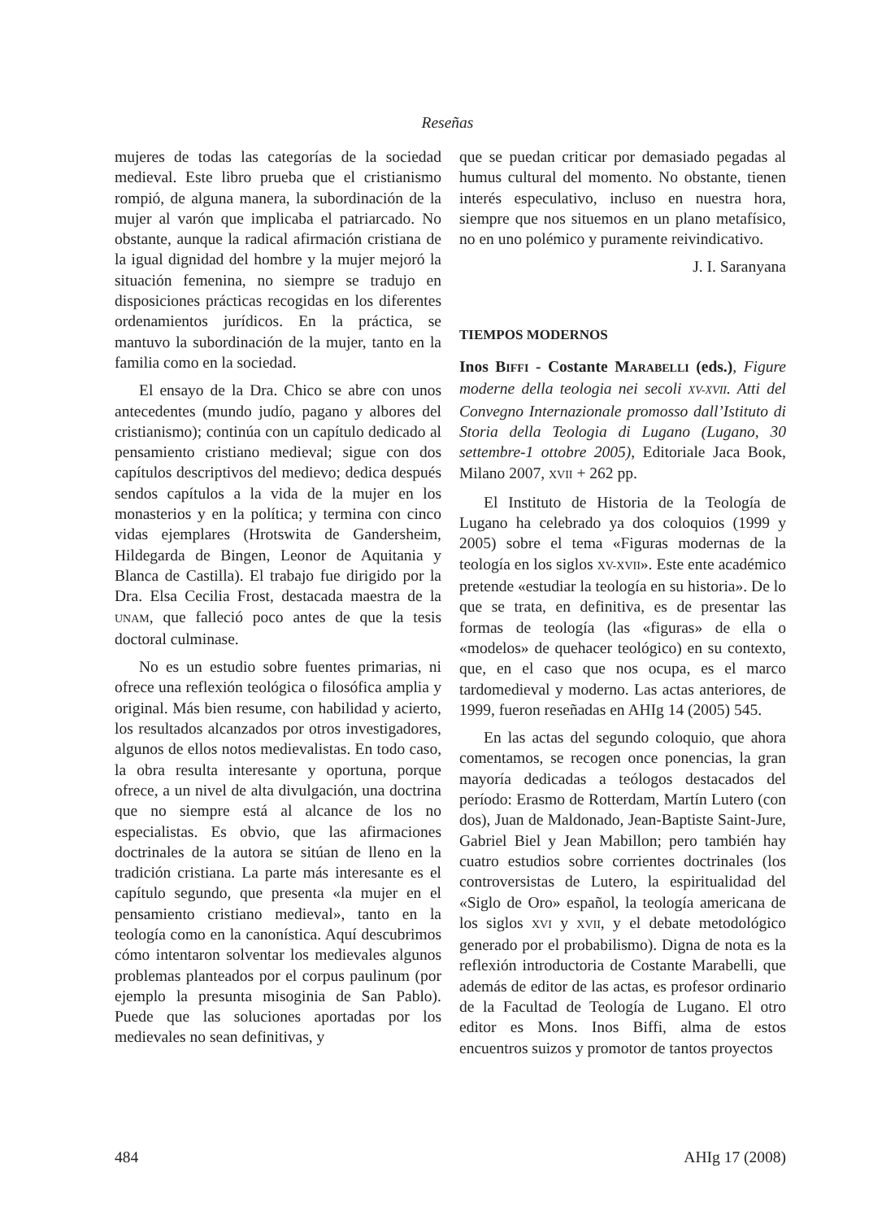Reseñas
mujeres de todas las categorías de la sociedad medieval. Este libro prueba que el cristianismo rompió, de alguna manera, la subordinación de la mujer al varón que implicaba el patriarcado. No obstante, aunque la radical afirmación cristiana de la igual dignidad del hombre y la mujer mejoró la situación femenina, no siempre se tradujo en disposiciones prácticas recogidas en los diferentes ordenamientos jurídicos. En la práctica, se mantuvo la subordinación de la mujer, tanto en la familia como en la sociedad.
El ensayo de la Dra. Chico se abre con unos antecedentes (mundo judío, pagano y albores del cristianismo); continúa con un capítulo dedicado al pensamiento cristiano medieval; sigue con dos capítulos descriptivos del medievo; dedica después sendos capítulos a la vida de la mujer en los monasterios y en la política; y termina con cinco vidas ejemplares (Hrotswita de Gandersheim, Hildegarda de Bingen, Leonor de Aquitania y Blanca de Castilla). El trabajo fue dirigido por la Dra. Elsa Cecilia Frost, destacada maestra de la UNAM, que falleció poco antes de que la tesis doctoral culminase.
No es un estudio sobre fuentes primarias, ni ofrece una reflexión teológica o filosófica amplia y original. Más bien resume, con habilidad y acierto, los resultados alcanzados por otros investigadores, algunos de ellos notos medievalistas. En todo caso, la obra resulta interesante y oportuna, porque ofrece, a un nivel de alta divulgación, una doctrina que no siempre está al alcance de los no especialistas. Es obvio, que las afirmaciones doctrinales de la autora se sitúan de lleno en la tradición cristiana. La parte más interesante es el capítulo segundo, que presenta «la mujer en el pensamiento cristiano medieval», tanto en la teología como en la canonística. Aquí descubrimos cómo intentaron solventar los medievales algunos problemas planteados por el corpus paulinum (por ejemplo la presunta misoginia de San Pablo). Puede que las soluciones aportadas por los medievales no sean definitivas, y
que se puedan criticar por demasiado pegadas al humus cultural del momento. No obstante, tienen interés especulativo, incluso en nuestra hora, siempre que nos situemos en un plano metafísico, no en uno polémico y puramente reivindicativo.
J. I. Saranyana
TIEMPOS MODERNOS
Inos BIFFI - Costante MARABELLI (eds.), Figure moderne della teologia nei secoli XV-XVII. Atti del Convegno Internazionale promosso dall’Istituto di Storia della Teologia di Lugano (Lugano, 30 settembre-1 ottobre 2005), Editoriale Jaca Book, Milano 2007, XVII + 262 pp.
El Instituto de Historia de la Teología de Lugano ha celebrado ya dos coloquios (1999 y 2005) sobre el tema «Figuras modernas de la teología en los siglos XV-XVII». Este ente académico pretende «estudiar la teología en su historia». De lo que se trata, en definitiva, es de presentar las formas de teología (las «figuras» de ella o «modelos» de quehacer teológico) en su contexto, que, en el caso que nos ocupa, es el marco tardomedieval y moderno. Las actas anteriores, de 1999, fueron reseñadas en AHIg 14 (2005) 545.
En las actas del segundo coloquio, que ahora comentamos, se recogen once ponencias, la gran mayoría dedicadas a teólogos destacados del período: Erasmo de Rotterdam, Martín Lutero (con dos), Juan de Maldonado, Jean-Baptiste Saint-Jure, Gabriel Biel y Jean Mabillon; pero también hay cuatro estudios sobre corrientes doctrinales (los controversistas de Lutero, la espiritualidad del «Siglo de Oro» español, la teología americana de los siglos XVI y XVII, y el debate metodológico generado por el probabilismo). Digna de nota es la reflexión introductoria de Costante Marabelli, que además de editor de las actas, es profesor ordinario de la Facultad de Teología de Lugano. El otro editor es Mons. Inos Biffi, alma de estos encuentros suizos y promotor de tantos proyectos
484 AHIg 17 (2008)